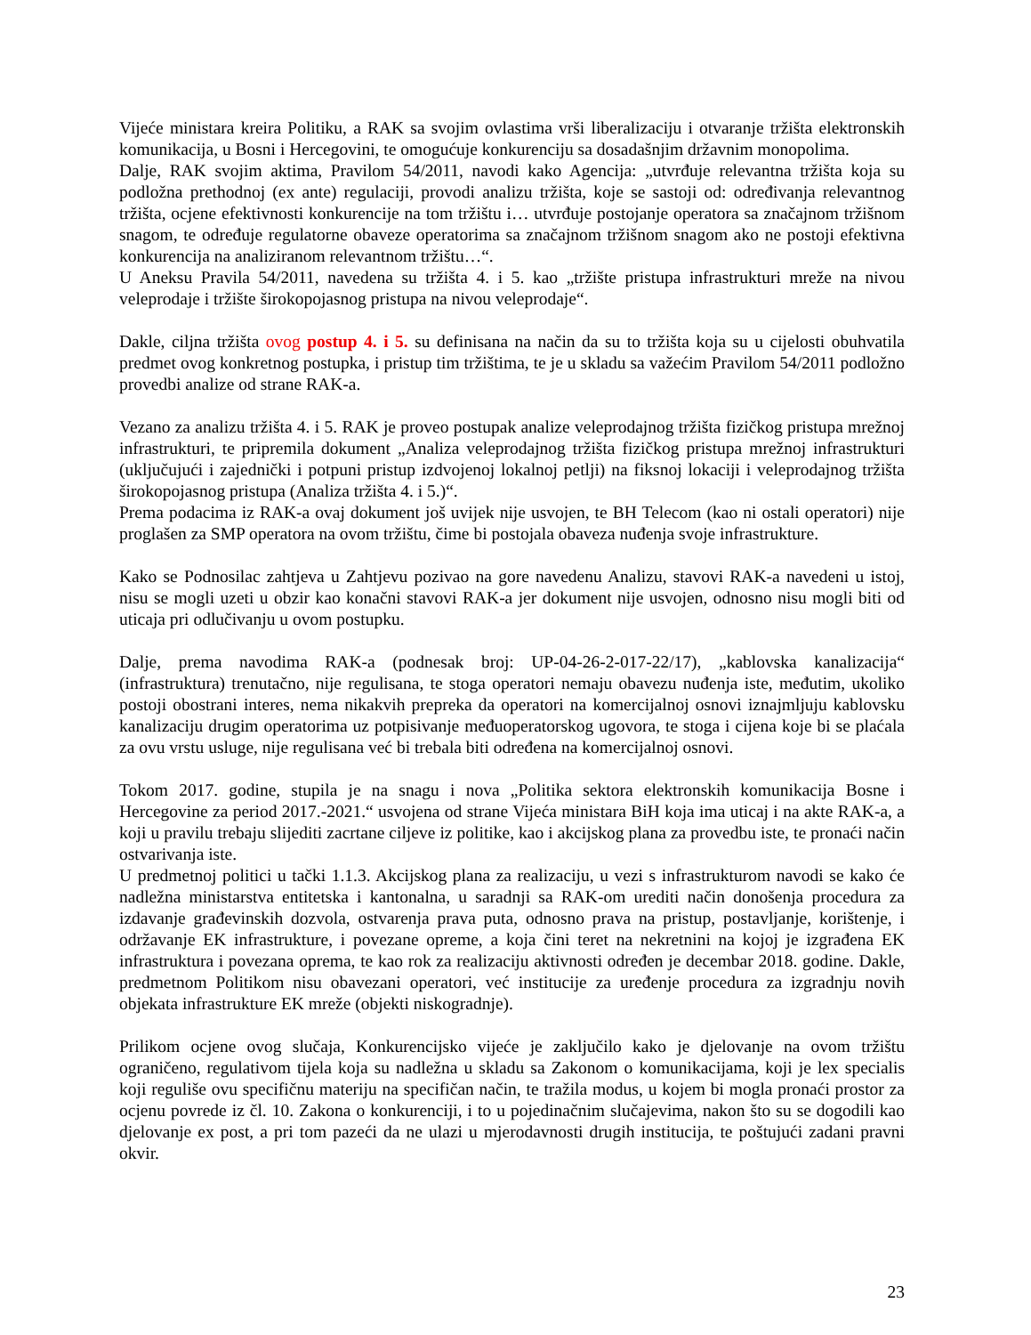Vijeće ministara kreira Politiku, a RAK sa svojim ovlastima vrši liberalizaciju i otvaranje tržišta elektronskih komunikacija, u Bosni i Hercegovini, te omogućuje konkurenciju sa dosadašnjim državnim monopolima.
Dalje, RAK svojim aktima, Pravilom 54/2011, navodi kako Agencija: „utvrđuje relevantna tržišta koja su podložna prethodnoj (ex ante) regulaciji, provodi analizu tržišta, koje se sastoji od: određivanja relevantnog tržišta, ocjene efektivnosti konkurencije na tom tržištu i… utvrđuje postojanje operatora sa značajnom tržišnom snagom, te određuje regulatorne obaveze operatorima sa značajnom tržišnom snagom ako ne postoji efektivna konkurencija na analiziranom relevantnom tržištu…“.
U Aneksu Pravila 54/2011, navedena su tržišta 4. i 5. kao „tržište pristupa infrastrukturi mreže na nivou veleprodaje i tržište širokopojasnog pristupa na nivou veleprodaje“.
Dakle, ciljna tržišta ovog postup 4. i 5. su definisana na način da su to tržišta koja su u cijelosti obuhvatila predmet ovog konkretnog postupka, i pristup tim tržištima, te je u skladu sa važećim Pravilom 54/2011 podložno provedbi analize od strane RAK-a.
Vezano za analizu tržišta 4. i 5. RAK je proveo postupak analize veleprodajnog tržišta fizičkog pristupa mrežnoj infrastrukturi, te pripremila dokument „Analiza veleprodajnog tržišta fizičkog pristupa mrežnoj infrastrukturi (uključujući i zajednički i potpuni pristup izdvojenoj lokalnoj petlji) na fiksnoj lokaciji i veleprodajnog tržišta širokopojasnog pristupa (Analiza tržišta 4. i 5.)“.
Prema podacima iz RAK-a ovaj dokument još uvijek nije usvojen, te BH Telecom (kao ni ostali operatori) nije proglašen za SMP operatora na ovom tržištu, čime bi postojala obaveza nuđenja svoje infrastrukture.
Kako se Podnosilac zahtjeva u Zahtjevu pozivao na gore navedenu Analizu, stavovi RAK-a navedeni u istoj, nisu se mogli uzeti u obzir kao konačni stavovi RAK-a jer dokument nije usvojen, odnosno nisu mogli biti od uticaja pri odlučivanju u ovom postupku.
Dalje, prema navodima RAK-a (podnesak broj: UP-04-26-2-017-22/17), „kablovska kanalizacija“ (infrastruktura) trenutačno, nije regulisana, te stoga operatori nemaju obavezu nuđenja iste, međutim, ukoliko postoji obostrani interes, nema nikakvih prepreka da operatori na komercijalnoj osnovi iznajmljuju kablovsku kanalizaciju drugim operatorima uz potpisivanje međuoperatorskog ugovora, te stoga i cijena koje bi se plaćala za ovu vrstu usluge, nije regulisana već bi trebala biti određena na komercijalnoj osnovi.
Tokom 2017. godine, stupila je na snagu i nova „Politika sektora elektronskih komunikacija Bosne i Hercegovine za period 2017.-2021.“ usvojena od strane Vijeća ministara BiH koja ima uticaj i na akte RAK-a, a koji u pravilu trebaju slijediti zacrtane ciljeve iz politike, kao i akcijskog plana za provedbu iste, te pronaći način ostvarivanja iste.
U predmetnoj politici u tački 1.1.3. Akcijskog plana za realizaciju, u vezi s infrastrukturom navodi se kako će nadležna ministarstva entitetska i kantonalna, u saradnji sa RAK-om urediti način donošenja procedura za izdavanje građevinskih dozvola, ostvarenja prava puta, odnosno prava na pristup, postavljanje, korištenje, i održavanje EK infrastrukture, i povezane opreme, a koja čini teret na nekretnini na kojoj je izgrađena EK infrastruktura i povezana oprema, te kao rok za realizaciju aktivnosti određen je decembar 2018. godine. Dakle, predmetnom Politikom nisu obavezani operatori, već institucije za uređenje procedura za izgradnju novih objekata infrastrukture EK mreže (objekti niskogradnje).
Prilikom ocjene ovog slučaja, Konkurencijsko vijeće je zaključilo kako je djelovanje na ovom tržištu ograničeno, regulativom tijela koja su nadležna u skladu sa Zakonom o komunikacijama, koji je lex specialis koji reguliše ovu specifičnu materiju na specifičan način, te tražila modus, u kojem bi mogla pronaći prostor za ocjenu povrede iz čl. 10. Zakona o konkurenciji, i to u pojedinačnim slučajevima, nakon što su se dogodili kao djelovanje ex post, a pri tom pazeći da ne ulazi u mjerodavnosti drugih institucija, te poštujući zadani pravni okvir.
23